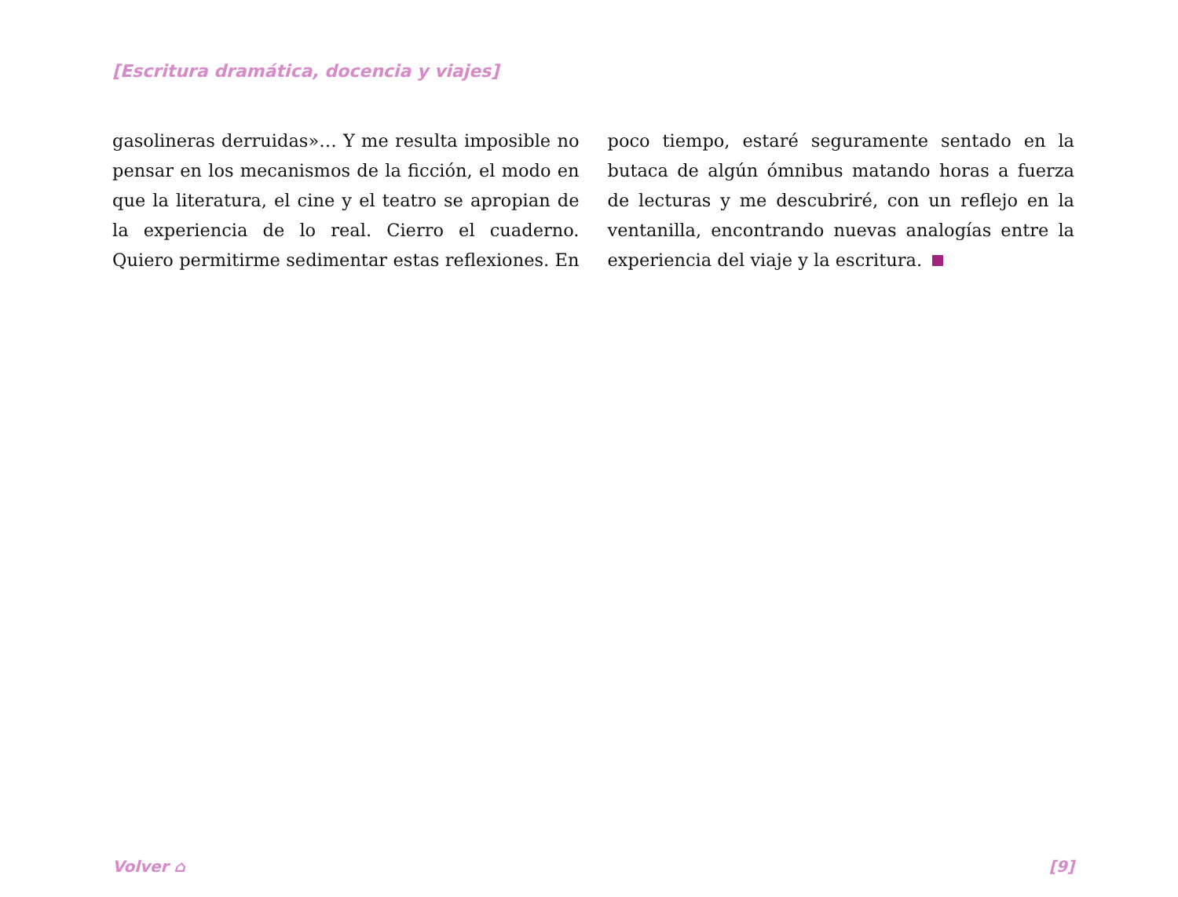[Escritura dramática, docencia y viajes]
gasolineras derruidas»… Y me resulta imposible no pensar en los mecanismos de la ficción, el modo en que la literatura, el cine y el teatro se apropian de la experiencia de lo real. Cierro el cuaderno. Quiero permitirme sedimentar estas reflexiones. En poco tiempo, estaré seguramente sentado en la butaca de algún ómnibus matando horas a fuerza de lecturas y me descubriré, con un reflejo en la ventanilla, encontrando nuevas analogías entre la experiencia del viaje y la escritura.
Volver ⌂ [9]